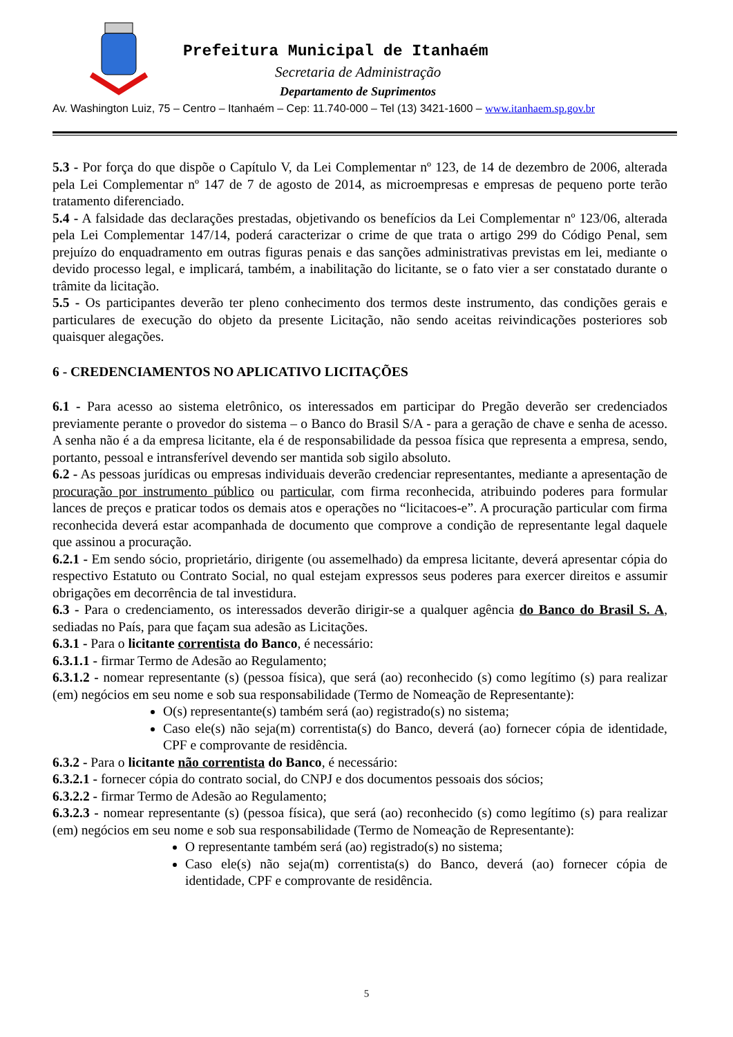Prefeitura Municipal de Itanhaém
Secretaria de Administração
Departamento de Suprimentos
Av. Washington Luiz, 75 – Centro – Itanhaém – Cep: 11.740-000 – Tel (13) 3421-1600 – www.itanhaem.sp.gov.br
5.3 - Por força do que dispõe o Capítulo V, da Lei Complementar nº 123, de 14 de dezembro de 2006, alterada pela Lei Complementar nº 147 de 7 de agosto de 2014, as microempresas e empresas de pequeno porte terão tratamento diferenciado.
5.4 - A falsidade das declarações prestadas, objetivando os benefícios da Lei Complementar nº 123/06, alterada pela Lei Complementar 147/14, poderá caracterizar o crime de que trata o artigo 299 do Código Penal, sem prejuízo do enquadramento em outras figuras penais e das sanções administrativas previstas em lei, mediante o devido processo legal, e implicará, também, a inabilitação do licitante, se o fato vier a ser constatado durante o trâmite da licitação.
5.5 - Os participantes deverão ter pleno conhecimento dos termos deste instrumento, das condições gerais e particulares de execução do objeto da presente Licitação, não sendo aceitas reivindicações posteriores sob quaisquer alegações.
6 - CREDENCIAMENTOS NO APLICATIVO LICITAÇÕES
6.1 - Para acesso ao sistema eletrônico, os interessados em participar do Pregão deverão ser credenciados previamente perante o provedor do sistema – o Banco do Brasil S/A - para a geração de chave e senha de acesso. A senha não é a da empresa licitante, ela é de responsabilidade da pessoa física que representa a empresa, sendo, portanto, pessoal e intransferível devendo ser mantida sob sigilo absoluto.
6.2 - As pessoas jurídicas ou empresas individuais deverão credenciar representantes, mediante a apresentação de procuração por instrumento público ou particular, com firma reconhecida, atribuindo poderes para formular lances de preços e praticar todos os demais atos e operações no “licitacoes-e”. A procuração particular com firma reconhecida deverá estar acompanhada de documento que comprove a condição de representante legal daquele que assinou a procuração.
6.2.1 - Em sendo sócio, proprietário, dirigente (ou assemelhado) da empresa licitante, deverá apresentar cópia do respectivo Estatuto ou Contrato Social, no qual estejam expressos seus poderes para exercer direitos e assumir obrigações em decorrência de tal investidura.
6.3 - Para o credenciamento, os interessados deverão dirigir-se a qualquer agência do Banco do Brasil S. A, sediadas no País, para que façam sua adesão as Licitações.
6.3.1 - Para o licitante correntista do Banco, é necessário:
6.3.1.1 - firmar Termo de Adesão ao Regulamento;
6.3.1.2 - nomear representante (s) (pessoa física), que será (ao) reconhecido (s) como legítimo (s) para realizar (em) negócios em seu nome e sob sua responsabilidade (Termo de Nomeação de Representante):
O(s) representante(s) também será (ao) registrado(s) no sistema;
Caso ele(s) não seja(m) correntista(s) do Banco, deverá (ao) fornecer cópia de identidade, CPF e comprovante de residência.
6.3.2 - Para o licitante não correntista do Banco, é necessário:
6.3.2.1 - fornecer cópia do contrato social, do CNPJ e dos documentos pessoais dos sócios;
6.3.2.2 - firmar Termo de Adesão ao Regulamento;
6.3.2.3 - nomear representante (s) (pessoa física), que será (ao) reconhecido (s) como legítimo (s) para realizar (em) negócios em seu nome e sob sua responsabilidade (Termo de Nomeação de Representante):
O representante também será (ao) registrado(s) no sistema;
Caso ele(s) não seja(m) correntista(s) do Banco, deverá (ao) fornecer cópia de identidade, CPF e comprovante de residência.
5